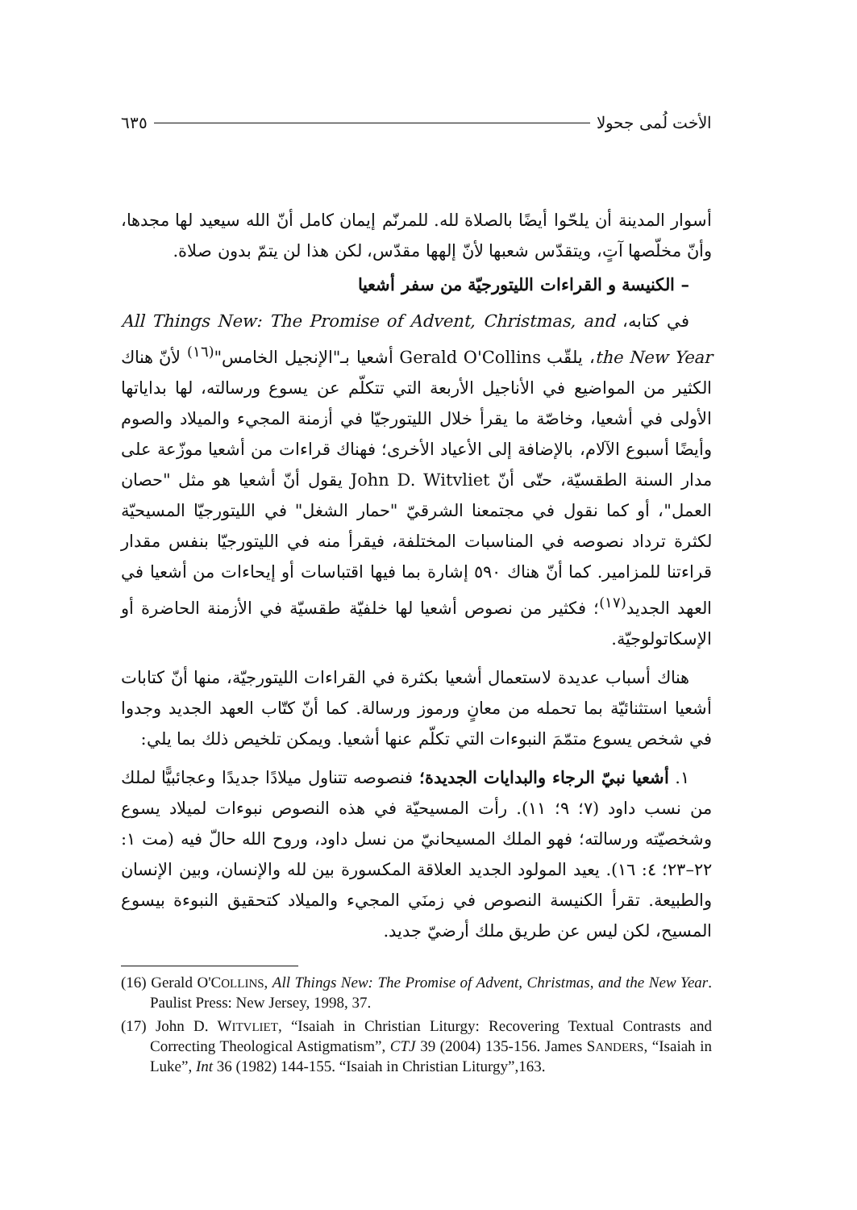الأخت لُمى جحولا ٦٣٥
أسوار المدينة أن يلحّوا أيضًا بالصلاة لله. للمرنّم إيمان كامل أنّ الله سيعيد لها مجدها، وأنّ مخلّصها آتٍ، ويتقدّس شعبها لأنّ إلهها مقدّس، لكن هذا لن يتمّ بدون صلاة.
– الكنيسة و القراءات الليتورجيّة من سفر أشعيا
في كتابه، All Things New: The Promise of Advent, Christmas, and the New Year، يلقّب Gerald O'Collins أشعيا بـ"الإنجيل الخامس"<sup>(١٦)</sup> لأنّ هناك الكثير من المواضيع في الأناجيل الأربعة التي تتكلّم عن يسوع ورسالته، لها بداياتها الأولى في أشعيا، وخاصّة ما يقرأ خلال الليتورجيّا في أزمنة المجيء والميلاد والصوم وأيضًا أسبوع الآلام، بالإضافة إلى الأعياد الأخرى؛ فهناك قراءات من أشعيا موزّعة على مدار السنة الطقسيّة، حتّى أنّ John D. Witvliet يقول أنّ أشعيا هو مثل "حصان العمل"، أو كما نقول في مجتمعنا الشرقيّ "حمار الشغل" في الليتورجيّا المسيحيّة لكثرة ترداد نصوصه في المناسبات المختلفة، فيقرأ منه في الليتورجيّا بنفس مقدار قراءتنا للمزامير. كما أنّ هناك ٥٩٠ إشارة بما فيها اقتباسات أو إيحاءات من أشعيا في العهد الجديد<sup>(١٧)</sup>؛ فكثير من نصوص أشعيا لها خلفيّة طقسيّة في الأزمنة الحاضرة أو الإسكاتولوجيّة.
هناك أسباب عديدة لاستعمال أشعيا بكثرة في القراءات الليتورجيّة، منها أنّ كتابات أشعيا استثنائيّة بما تحمله من معانٍ ورموز ورسالة. كما أنّ كتّاب العهد الجديد وجدوا في شخص يسوع متمّمَ النبوءات التي تكلّم عنها أشعيا. ويمكن تلخيص ذلك بما يلي:
١. أشعيا نبيّ الرجاء والبدايات الجديدة؛ فنصوصه تتناول ميلادًا جديدًا وعجائبيًّا لملك من نسب داود (٧؛ ٩؛ ١١). رأت المسيحيّة في هذه النصوص نبوءات لميلاد يسوع وشخصيّته ورسالته؛ فهو الملك المسيحانيّ من نسل داود، وروح الله حالّ فيه (مت ١: ٢٢–٢٣؛ ٤: ١٦). يعيد المولود الجديد العلاقة المكسورة بين لله والإنسان، وبين الإنسان والطبيعة. تقرأ الكنيسة النصوص في زمنَي المجيء والميلاد كتحقيق النبوءة بيسوع المسيح، لكن ليس عن طريق ملك أرضيّ جديد.
(16) Gerald O'COLLINS, All Things New: The Promise of Advent, Christmas, and the New Year. Paulist Press: New Jersey, 1998, 37.
(17) John D. WITVLIET, “Isaiah in Christian Liturgy: Recovering Textual Contrasts and Correcting Theological Astigmatism”, CTJ 39 (2004) 135-156. James SANDERS, “Isaiah in Luke”, Int 36 (1982) 144-155. “Isaiah in Christian Liturgy”,163.